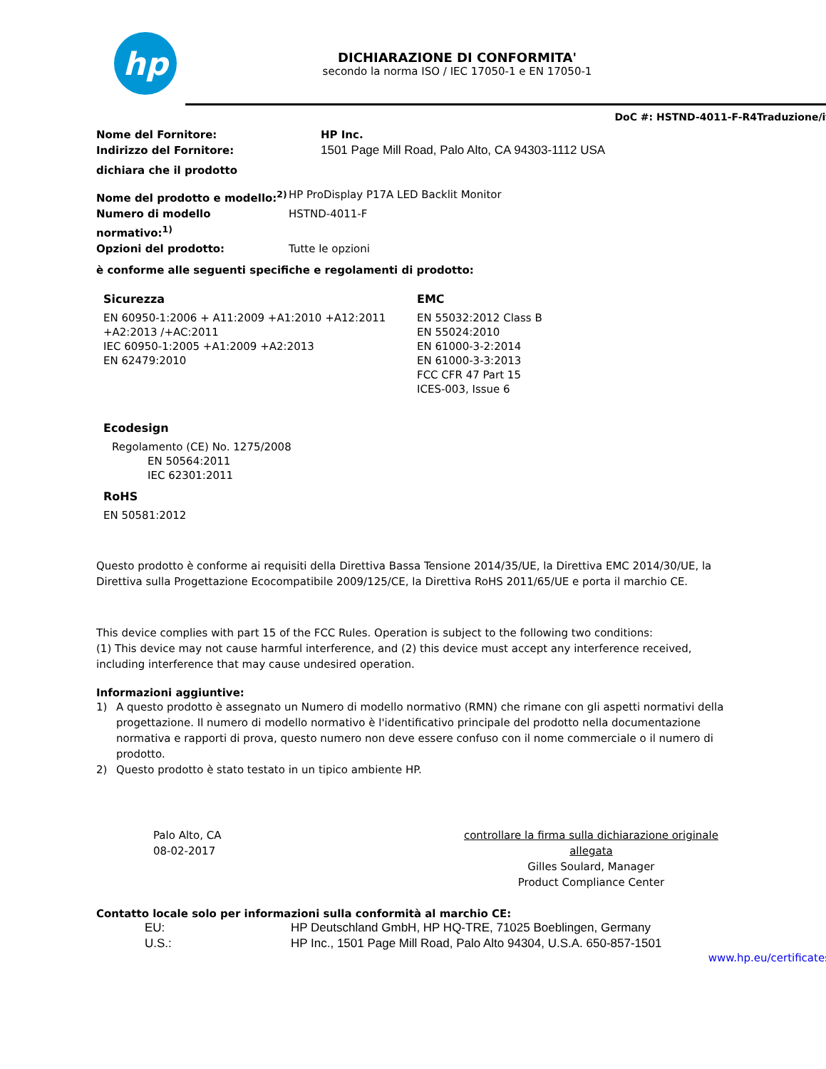hp
DICHIARAZIONE DI CONFORMITA'
secondo la norma ISO / IEC 17050-1 e EN 17050-1
DoC #: HSTND-4011-F-R4Traduzione/it
Nome del Fornitore: HP Inc.
Indirizzo del Fornitore: 1501 Page Mill Road, Palo Alto, CA 94303-1112 USA
dichiara che il prodotto
Nome del prodotto e modello:<sup>2)</sup> HP ProDisplay P17A LED Backlit Monitor
Numero di modello normativo:<sup>1)</sup> HSTND-4011-F
Opzioni del prodotto: Tutte le opzioni
è conforme alle seguenti specifiche e regolamenti di prodotto:
Sicurezza
EN 60950-1:2006 + A11:2009 +A1:2010 +A12:2011
+A2:2013 /+AC:2011
IEC 60950-1:2005 +A1:2009 +A2:2013
EN 62479:2010
EMC
EN 55032:2012 Class B
EN 55024:2010
EN 61000-3-2:2014
EN 61000-3-3:2013
FCC CFR 47 Part 15
ICES-003, Issue 6
Ecodesign
Regolamento (CE) No. 1275/2008
EN 50564:2011
IEC 62301:2011
RoHS
EN 50581:2012
Questo prodotto è conforme ai requisiti della Direttiva Bassa Tensione 2014/35/UE, la Direttiva EMC 2014/30/UE, la Direttiva sulla Progettazione Ecocompatibile 2009/125/CE, la Direttiva RoHS 2011/65/UE e porta il marchio CE.
This device complies with part 15 of the FCC Rules. Operation is subject to the following two conditions:
(1) This device may not cause harmful interference, and (2) this device must accept any interference received, including interference that may cause undesired operation.
Informazioni aggiuntive:
1) A questo prodotto è assegnato un Numero di modello normativo (RMN) che rimane con gli aspetti normativi della progettazione. Il numero di modello normativo è l'identificativo principale del prodotto nella documentazione normativa e rapporti di prova, questo numero non deve essere confuso con il nome commerciale o il numero di prodotto.
2) Questo prodotto è stato testato in un tipico ambiente HP.
Palo Alto, CA
08-02-2017
controllare la firma sulla dichiarazione originale allegata
Gilles Soulard, Manager
Product Compliance Center
Contatto locale solo per informazioni sulla conformità al marchio CE:
EU: HP Deutschland GmbH, HP HQ-TRE, 71025 Boeblingen, Germany
U.S.: HP Inc., 1501 Page Mill Road, Palo Alto 94304, U.S.A. 650-857-1501
www.hp.eu/certificates